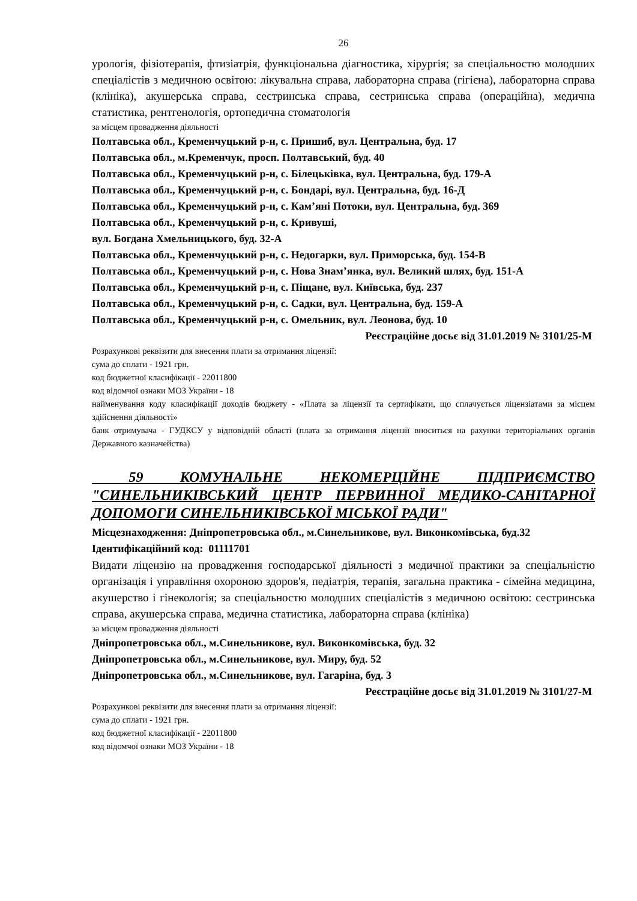26
урологія, фізіотерапія, фтизіатрія, функціональна діагностика, хірургія; за спеціальностю молодших спеціалістів з медичною освітою: лікувальна справа, лабораторна справа (гігієна), лабораторна справа (клініка), акушерська справа, сестринська справа, сестринська справа (операційна), медична статистика, рентгенологія, ортопедична стоматологія
за місцем провадження діяльності
Полтавська обл., Кременчуцький р-н, с. Пришиб, вул. Центральна, буд. 17
Полтавська обл., м.Кременчук, просп. Полтавський, буд. 40
Полтавська обл., Кременчуцький р-н, с. Білецьківка, вул. Центральна, буд. 179-А
Полтавська обл., Кременчуцький р-н, с. Бондарі, вул. Центральна, буд. 16-Д
Полтавська обл., Кременчуцький р-н, с. Кам’яні Потоки, вул. Центральна, буд. 369
Полтавська обл., Кременчуцький р-н, с. Кривуші,
вул. Богдана Хмельницького, буд. 32-А
Полтавська обл., Кременчуцький р-н, с. Недогарки, вул. Приморська, буд. 154-В
Полтавська обл., Кременчуцький р-н, с. Нова Знам’янка, вул. Великий шлях, буд. 151-А
Полтавська обл., Кременчуцький р-н, с. Піщане, вул. Київська, буд. 237
Полтавська обл., Кременчуцький р-н, с. Садки, вул. Центральна, буд. 159-А
Полтавська обл., Кременчуцький р-н, с. Омельник, вул. Леонова, буд. 10
Реєстраційне досьє від 31.01.2019 № 3101/25-М
Розрахункові реквізити для внесення плати за отримання ліцензії:
сума до сплати - 1921 грн.
код бюджетної класифікації - 22011800
код відомчої ознаки МОЗ України - 18
найменування коду класифікації доходів бюджету - «Плата за ліцензії та сертифікати, що сплачується ліцензіатами за місцем здійснення діяльності»
банк отримувача - ГУДКСУ у відповідній області (плата за отримання ліцензії вноситься на рахунки територіальних органів Державного казначейства)
59 КОМУНАЛЬНЕ НЕКОМЕРЦІЙНЕ ПІДПРИЄМСТВО "СИНЕЛЬНИКІВСЬКИЙ ЦЕНТР ПЕРВИННОЇ МЕДИКО-САНІТАРНОЇ ДОПОМОГИ СИНЕЛЬНИКІВСЬКОЇ МІСЬКОЇ РАДИ"
Місцезнаходження: Дніпропетровська обл., м.Синельникове, вул. Виконкомівська, буд.32
Ідентифікаційний код: 01111701
Видати ліцензію на провадження господарської діяльності з медичної практики за спеціальністю організація і управління охороною здоров'я, педіатрія, терапія, загальна практика - сімейна медицина, акушерство і гінекологія; за спеціальностю молодших спеціалістів з медичною освітою: сестринська справа, акушерська справа, медична статистика, лабораторна справа (клініка)
за місцем провадження діяльності
Дніпропетровська обл., м.Синельникове, вул. Виконкомівська, буд. 32
Дніпропетровська обл., м.Синельникове, вул. Миру, буд. 52
Дніпропетровська обл., м.Синельникове, вул. Гагаріна, буд. 3
Реєстраційне досьє від 31.01.2019 № 3101/27-М
Розрахункові реквізити для внесення плати за отримання ліцензії:
сума до сплати - 1921 грн.
код бюджетної класифікації - 22011800
код відомчої ознаки МОЗ України - 18